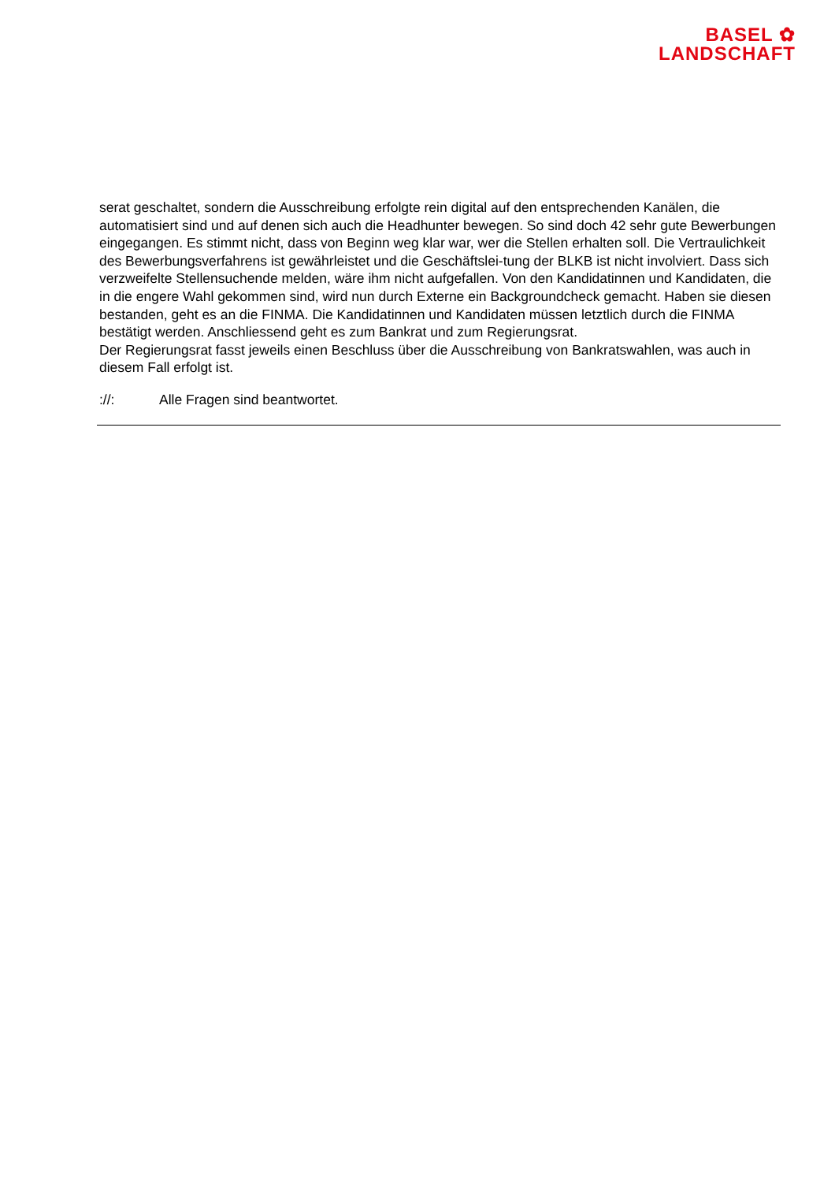BASEL ✿
LANDSCHAFT
serat geschaltet, sondern die Ausschreibung erfolgte rein digital auf den entsprechenden Kanälen, die automatisiert sind und auf denen sich auch die Headhunter bewegen. So sind doch 42 sehr gute Bewerbungen eingegangen. Es stimmt nicht, dass von Beginn weg klar war, wer die Stellen erhalten soll. Die Vertraulichkeit des Bewerbungsverfahrens ist gewährleistet und die Geschäftslei-tung der BLKB ist nicht involviert. Dass sich verzweifelte Stellensuchende melden, wäre ihm nicht aufgefallen. Von den Kandidatinnen und Kandidaten, die in die engere Wahl gekommen sind, wird nun durch Externe ein Backgroundcheck gemacht. Haben sie diesen bestanden, geht es an die FINMA. Die Kandidatinnen und Kandidaten müssen letztlich durch die FINMA bestätigt werden. Anschliessend geht es zum Bankrat und zum Regierungsrat.
Der Regierungsrat fasst jeweils einen Beschluss über die Ausschreibung von Bankratswahlen, was auch in diesem Fall erfolgt ist.
://: Alle Fragen sind beantwortet.